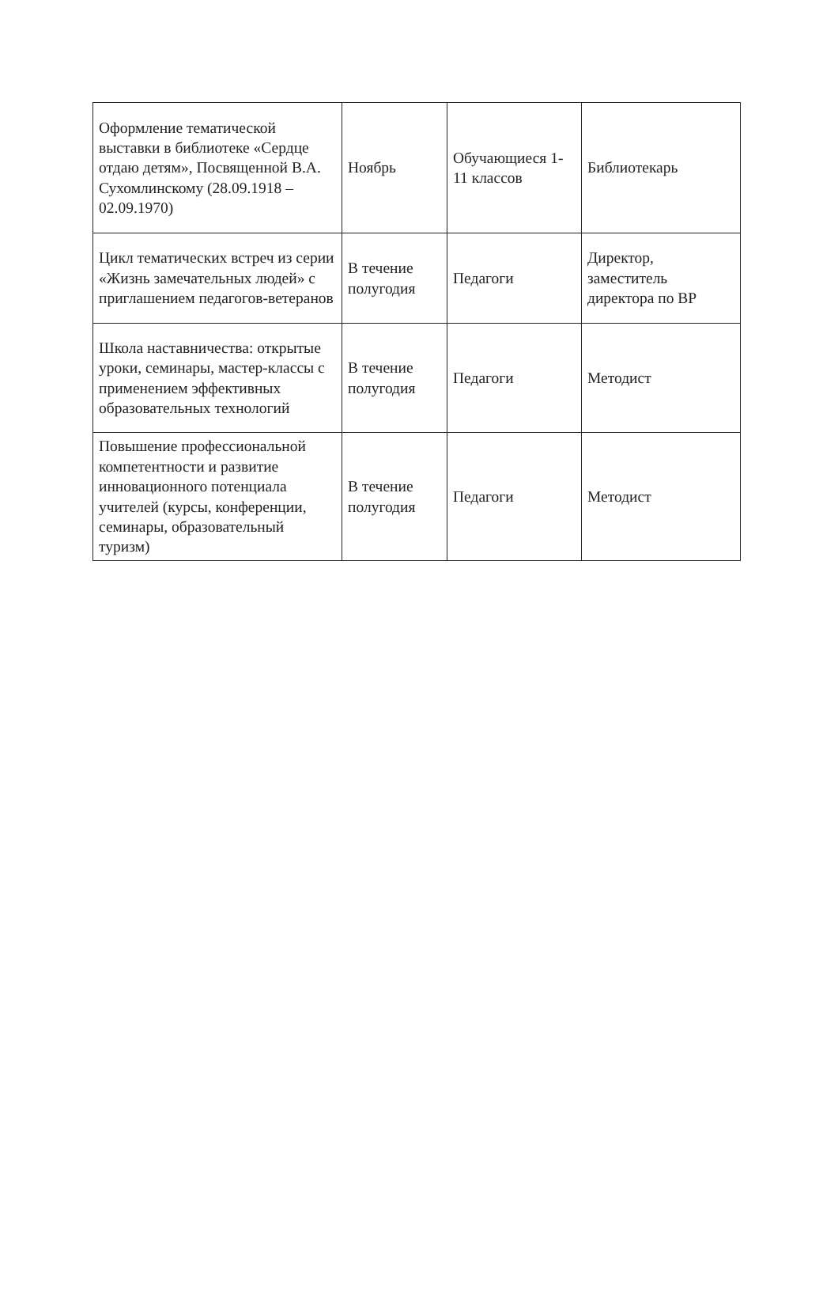| Оформление тематической выставки в библиотеке «Сердце отдаю детям», Посвященной В.А. Сухомлинскому (28.09.1918 – 02.09.1970) | Ноябрь | Обучающиеся 1-11 классов | Библиотекарь |
| Цикл тематических встреч из серии «Жизнь замечательных людей» с приглашением педагогов-ветеранов | В течение полугодия | Педагоги | Директор, заместитель директора по ВР |
| Школа наставничества: открытые уроки, семинары, мастер-классы с применением эффективных образовательных технологий | В течение полугодия | Педагоги | Методист |
| Повышение профессиональной компетентности и развитие инновационного потенциала учителей (курсы, конференции, семинары, образовательный туризм) | В течение полугодия | Педагоги | Методист |